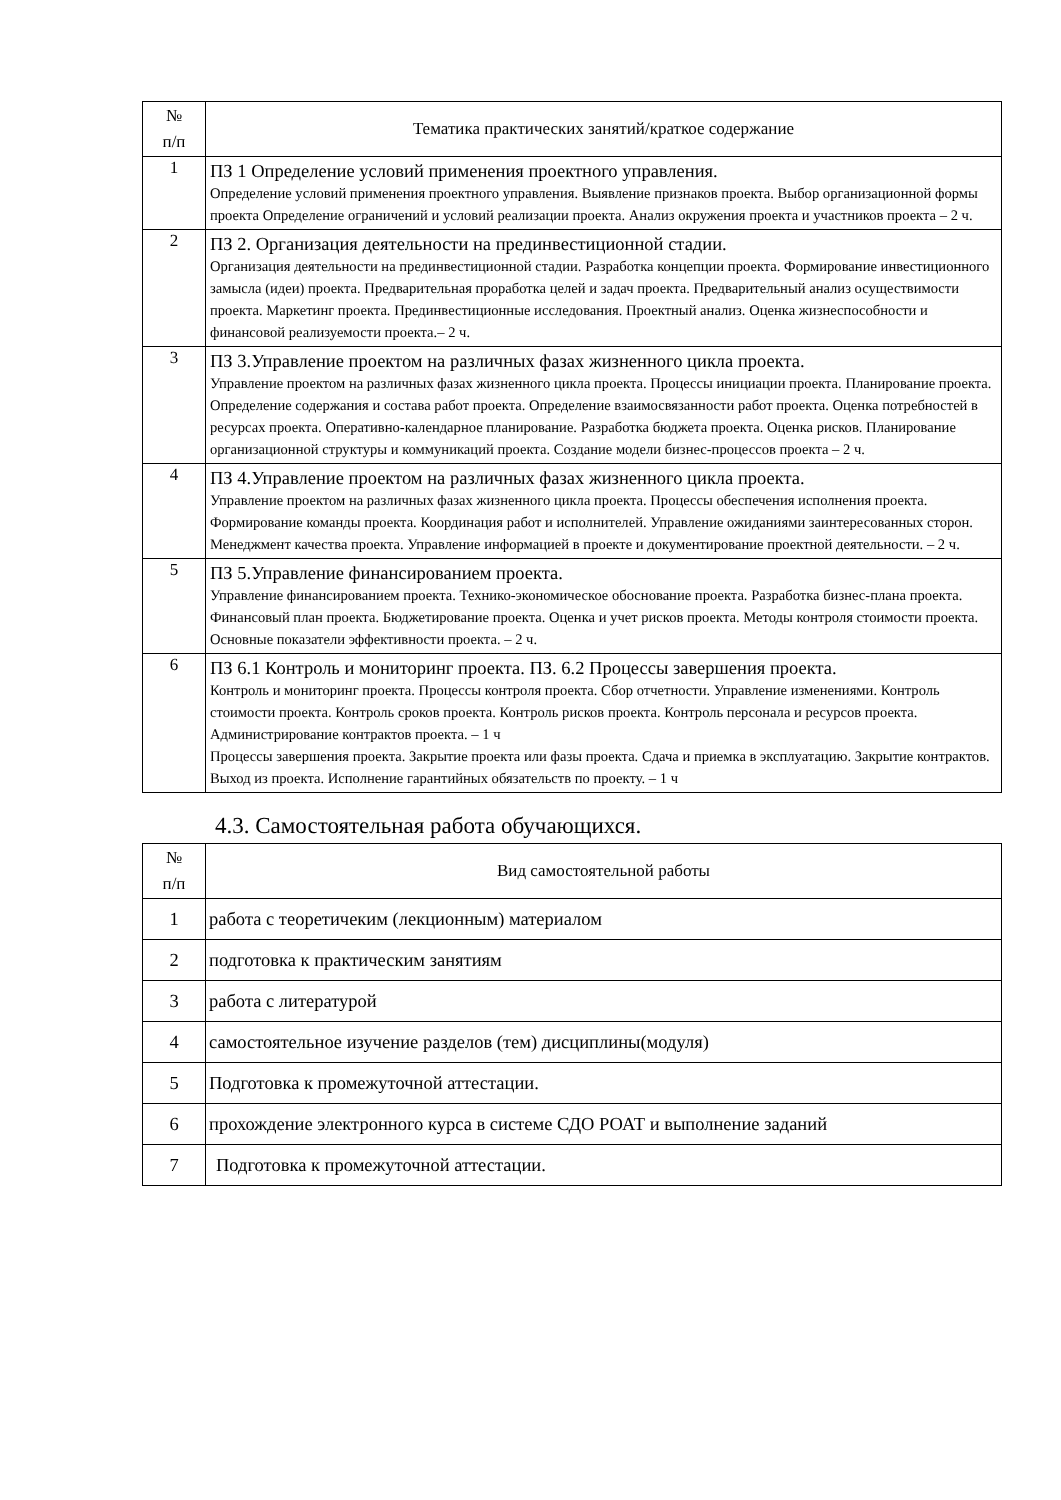| № п/п | Тематика практических занятий/краткое содержание |
| --- | --- |
| 1 | ПЗ 1 Определение условий применения проектного управления. Определение условий применения проектного управления. Выявление признаков проекта. Выбор организационной формы проекта Определение ограничений и условий реализации проекта. Анализ окружения проекта и участников проекта – 2 ч. |
| 2 | ПЗ 2. Организация деятельности на прединвестиционной стадии. Организация деятельности на прединвестиционной стадии. Разработка концепции проекта. Формирование инвестиционного замысла (идеи) проекта. Предварительная проработка целей и задач проекта. Предварительный анализ осуществимости проекта. Маркетинг проекта. Прединвестиционные исследования. Проектный анализ. Оценка жизнеспособности и финансовой реализуемости проекта.– 2 ч. |
| 3 | ПЗ 3.Управление проектом на различных фазах жизненного цикла проекта. Управление проектом на различных фазах жизненного цикла проекта. Процессы инициации проекта. Планирование проекта. Определение содержания и состава работ проекта. Определение взаимосвязанности работ проекта. Оценка потребностей в ресурсах проекта. Оперативно-календарное планирование. Разработка бюджета проекта. Оценка рисков. Планирование организационной структуры и коммуникаций проекта. Создание модели бизнес-процессов проекта – 2 ч. |
| 4 | ПЗ 4.Управление проектом на различных фазах жизненного цикла проекта. Управление проектом на различных фазах жизненного цикла проекта. Процессы обеспечения исполнения проекта. Формирование команды проекта. Координация работ и исполнителей. Управление ожиданиями заинтересованных сторон. Менеджмент качества проекта. Управление информацией в проекте и документирование проектной деятельности. – 2 ч. |
| 5 | ПЗ 5.Управление финансированием проекта. Управление финансированием проекта. Технико-экономическое обоснование проекта. Разработка бизнес-плана проекта. Финансовый план проекта. Бюджетирование проекта. Оценка и учет рисков проекта. Методы контроля стоимости проекта. Основные показатели эффективности проекта. – 2 ч. |
| 6 | ПЗ 6.1 Контроль и мониторинг проекта. ПЗ. 6.2 Процессы завершения проекта. Контроль и мониторинг проекта. Процессы контроля проекта. Сбор отчетности. Управление изменениями. Контроль стоимости проекта. Контроль сроков проекта. Контроль рисков проекта. Контроль персонала и ресурсов проекта. Администрирование контрактов проекта. – 1 ч Процессы завершения проекта. Закрытие проекта или фазы проекта. Сдача и приемка в эксплуатацию. Закрытие контрактов. Выход из проекта. Исполнение гарантийных обязательств по проекту. – 1 ч |
4.3. Самостоятельная работа обучающихся.
| № п/п | Вид самостоятельной работы |
| --- | --- |
| 1 | работа с теоретичеким (лекционным) материалом |
| 2 | подготовка к практическим занятиям |
| 3 | работа с литературой |
| 4 | самостоятельное изучение разделов (тем) дисциплины(модуля) |
| 5 | Подготовка к промежуточной аттестации. |
| 6 | прохождение электронного курса в системе СДО РОАТ и выполнение заданий |
| 7 | Подготовка к промежуточной аттестации. |